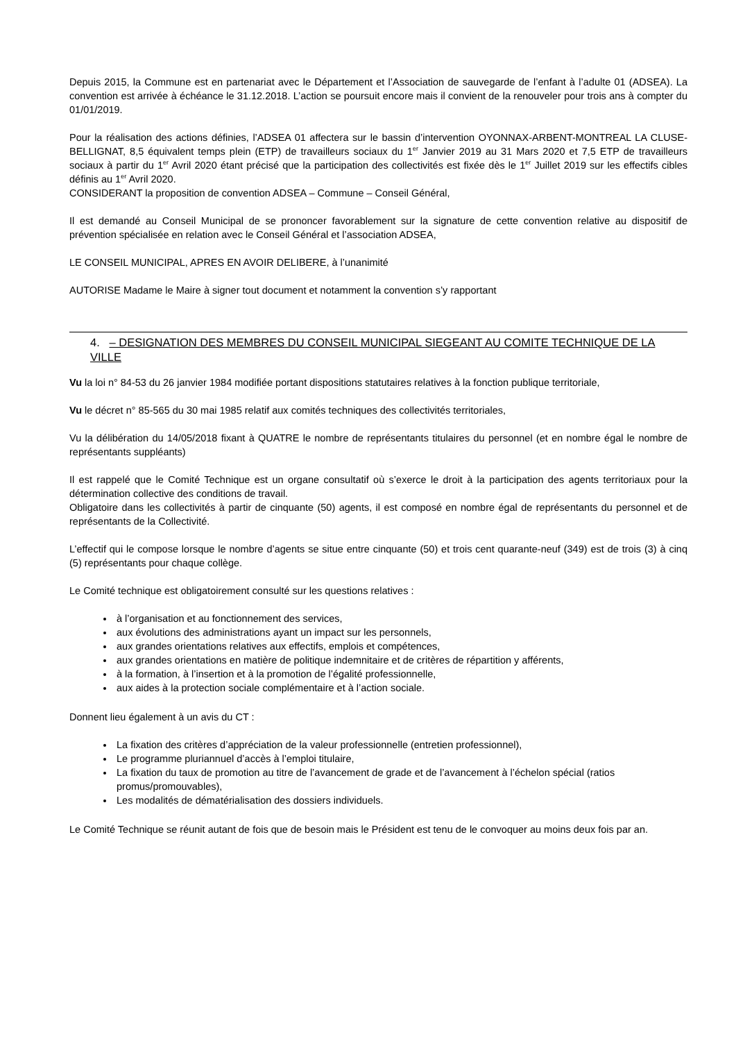Depuis 2015, la Commune est en partenariat avec le Département et l’Association de sauvegarde de l’enfant à l’adulte 01 (ADSEA). La convention est arrivée à échéance le 31.12.2018. L’action se poursuit encore mais il convient de la renouveler pour trois ans à compter du 01/01/2019.
Pour la réalisation des actions définies, l’ADSEA 01 affectera sur le bassin d’intervention OYONNAX-ARBENT-MONTREAL LA CLUSE-BELLIGNAT, 8,5 équivalent temps plein (ETP) de travailleurs sociaux du 1<sup>er</sup> Janvier 2019 au 31 Mars 2020 et 7,5 ETP de travailleurs sociaux à partir du 1<sup>er</sup> Avril 2020 étant précisé que la participation des collectivités est fixée dès le 1<sup>er</sup> Juillet 2019 sur les effectifs cibles définis au 1<sup>er</sup> Avril 2020.
CONSIDERANT la proposition de convention ADSEA – Commune – Conseil Général,
Il est demandé au Conseil Municipal de se prononcer favorablement sur la signature de cette convention relative au dispositif de prévention spécialisée en relation avec le Conseil Général et l’association ADSEA,
LE CONSEIL MUNICIPAL, APRES EN AVOIR DELIBERE, à l’unanimité
AUTORISE Madame le Maire à signer tout document et notamment la convention s’y rapportant
4. – DESIGNATION DES MEMBRES DU CONSEIL MUNICIPAL SIEGEANT AU COMITE TECHNIQUE DE LA VILLE
Vu la loi n° 84-53 du 26 janvier 1984 modifiée portant dispositions statutaires relatives à la fonction publique territoriale,
Vu le décret n° 85-565 du 30 mai 1985 relatif aux comités techniques des collectivités territoriales,
Vu la délibération du 14/05/2018 fixant à QUATRE le nombre de représentants titulaires du personnel (et en nombre égal le nombre de représentants suppléants)
Il est rappelé que le Comité Technique est un organe consultatif où s’exerce le droit à la participation des agents territoriaux pour la détermination collective des conditions de travail.
Obligatoire dans les collectivités à partir de cinquante (50) agents, il est composé en nombre égal de représentants du personnel et de représentants de la Collectivité.
L’effectif qui le compose lorsque le nombre d’agents se situe entre cinquante (50) et trois cent quarante-neuf (349) est de trois (3) à cinq (5) représentants pour chaque collège.
Le Comité technique est obligatoirement consulté sur les questions relatives :
à l’organisation et au fonctionnement des services,
aux évolutions des administrations ayant un impact sur les personnels,
aux grandes orientations relatives aux effectifs, emplois et compétences,
aux grandes orientations en matière de politique indemnitaire et de critères de répartition y afférents,
à la formation, à l’insertion et à la promotion de l’égalité professionnelle,
aux aides à la protection sociale complémentaire et à l’action sociale.
Donnent lieu également à un avis du CT :
La fixation des critères d’appréciation de la valeur professionnelle (entretien professionnel),
Le programme pluriannuel d’accès à l’emploi titulaire,
La fixation du taux de promotion au titre de l’avancement de grade et de l’avancement à l’échelon spécial (ratios promus/promouvables),
Les modalités de dématérialisation des dossiers individuels.
Le Comité Technique se réunit autant de fois que de besoin mais le Président est tenu de le convoquer au moins deux fois par an.